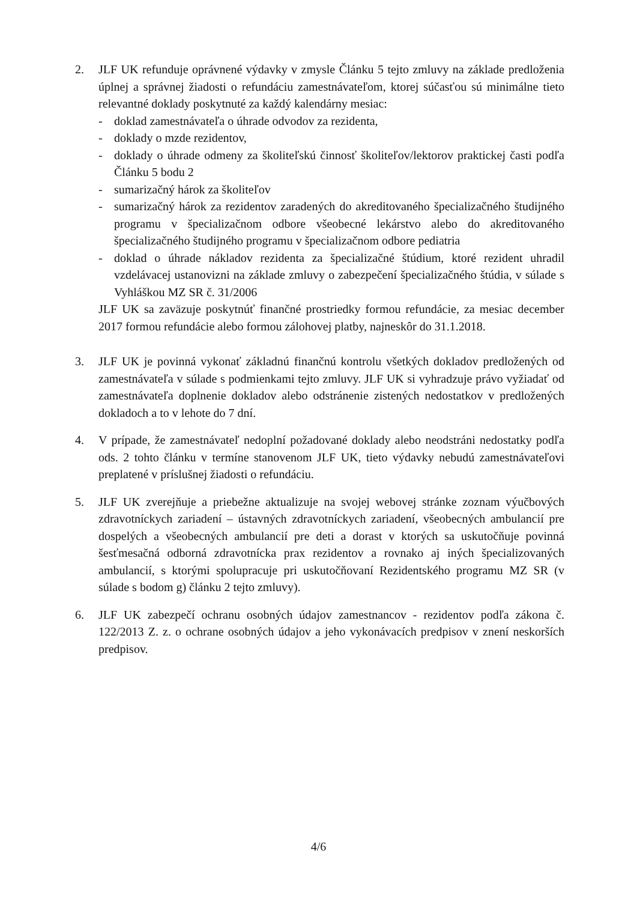2. JLF UK refunduje oprávnené výdavky v zmysle Článku 5 tejto zmluvy na základe predloženia úplnej a správnej žiadosti o refundáciu zamestnávateľom, ktorej súčasťou sú minimálne tieto relevantné doklady poskytnuté za každý kalendárny mesiac:
- doklad zamestnávateľa o úhrade odvodov za rezidenta,
- doklady o mzde rezidentov,
- doklady o úhrade odmeny za školiteľskú činnosť školiteľov/lektorov praktickej časti podľa Článku 5 bodu 2
- sumarizačný hárok za školiteľov
- sumarizačný hárok za rezidentov zaradených do akreditovaného špecializačného študijného programu v špecializačnom odbore všeobecné lekárstvo alebo do akreditovaného špecializačného študijného programu v špecializačnom odbore pediatria
- doklad o úhrade nákladov rezidenta za špecializačné štúdium, ktoré rezident uhradil vzdelávacej ustanovizni na základe zmluvy o zabezpečení špecializačného štúdia, v súlade s Vyhláškou MZ SR č. 31/2006
JLF UK sa zaväzuje poskytnúť finančné prostriedky formou refundácie, za mesiac december 2017 formou refundácie alebo formou zálohovej platby, najneskôr do 31.1.2018.
3. JLF UK je povinná vykonať základnú finančnú kontrolu všetkých dokladov predložených od zamestnávateľa v súlade s podmienkami tejto zmluvy. JLF UK si vyhradzuje právo vyžiadať od zamestnávateľa doplnenie dokladov alebo odstránenie zistených nedostatkov v predložených dokladoch a to v lehote do 7 dní.
4. V prípade, že zamestnávateľ nedoplní požadované doklady alebo neodstráni nedostatky podľa ods. 2 tohto článku v termíne stanovenom JLF UK, tieto výdavky nebudú zamestnávateľovi preplatené v príslušnej žiadosti o refundáciu.
5. JLF UK zverejňuje a priebežne aktualizuje na svojej webovej stránke zoznam výučbových zdravotníckych zariadení – ústavných zdravotníckych zariadení, všeobecných ambulancií pre dospelých a všeobecných ambulancií pre deti a dorast v ktorých sa uskutočňuje povinná šesťmesačná odborná zdravotnícka prax rezidentov a rovnako aj iných špecializovaných ambulancií, s ktorými spolupracuje pri uskutočňovaní Rezidentského programu MZ SR (v súlade s bodom g) článku 2 tejto zmluvy).
6. JLF UK zabezpečí ochranu osobných údajov zamestnancov - rezidentov podľa zákona č. 122/2013 Z. z. o ochrane osobných údajov a jeho vykonávacích predpisov v znení neskorších predpisov.
4/6